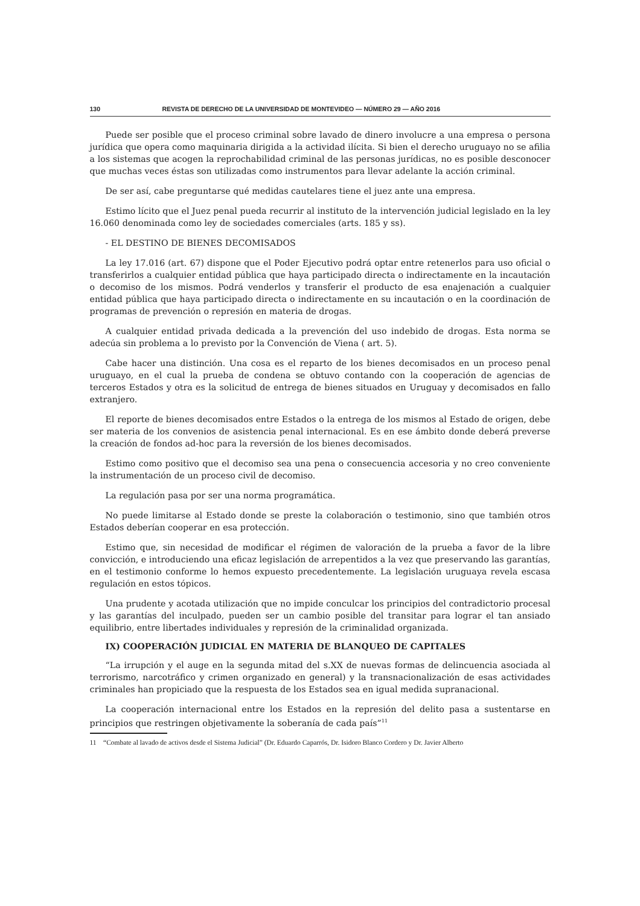130 REVISTA DE DERECHO DE LA UNIVERSIDAD DE MONTEVIDEO — NÚMERO 29 — AÑO 2016
Puede ser posible que el proceso criminal sobre lavado de dinero involucre a una empresa o persona jurídica que opera como maquinaria dirigida a la actividad ilícita. Si bien el derecho uruguayo no se afilia a los sistemas que acogen la reprochabilidad criminal de las personas jurídicas, no es posible desconocer que muchas veces éstas son utilizadas como instrumentos para llevar adelante la acción criminal.
De ser así, cabe preguntarse qué medidas cautelares tiene el juez ante una empresa.
Estimo lícito que el Juez penal pueda recurrir al instituto de la intervención judicial legislado en la ley 16.060 denominada como ley de sociedades comerciales (arts. 185 y ss).
- EL DESTINO DE BIENES DECOMISADOS
La ley 17.016 (art. 67) dispone que el Poder Ejecutivo podrá optar entre retenerlos para uso oficial o transferirlos a cualquier entidad pública que haya participado directa o indirectamente en la incautación o decomiso de los mismos. Podrá venderlos y transferir el producto de esa enajenación a cualquier entidad pública que haya participado directa o indirectamente en su incautación o en la coordinación de programas de prevención o represión en materia de drogas.
A cualquier entidad privada dedicada a la prevención del uso indebido de drogas. Esta norma se adecúa sin problema a lo previsto por la Convención de Viena ( art. 5).
Cabe hacer una distinción. Una cosa es el reparto de los bienes decomisados en un proceso penal uruguayo, en el cual la prueba de condena se obtuvo contando con la cooperación de agencias de terceros Estados y otra es la solicitud de entrega de bienes situados en Uruguay y decomisados en fallo extranjero.
El reporte de bienes decomisados entre Estados o la entrega de los mismos al Estado de origen, debe ser materia de los convenios de asistencia penal internacional. Es en ese ámbito donde deberá preverse la creación de fondos ad-hoc para la reversión de los bienes decomisados.
Estimo como positivo que el decomiso sea una pena o consecuencia accesoria y no creo conveniente la instrumentación de un proceso civil de decomiso.
La regulación pasa por ser una norma programática.
No puede limitarse al Estado donde se preste la colaboración o testimonio, sino que también otros Estados deberían cooperar en esa protección.
Estimo que, sin necesidad de modificar el régimen de valoración de la prueba a favor de la libre convicción, e introduciendo una eficaz legislación de arrepentidos a la vez que preservando las garantías, en el testimonio conforme lo hemos expuesto precedentemente. La legislación uruguaya revela escasa regulación en estos tópicos.
Una prudente y acotada utilización que no impide conculcar los principios del contradictorio procesal y las garantías del inculpado, pueden ser un cambio posible del transitar para lograr el tan ansiado equilibrio, entre libertades individuales y represión de la criminalidad organizada.
IX) COOPERACIÓN JUDICIAL EN MATERIA DE BLANQUEO DE CAPITALES
“La irrupción y el auge en la segunda mitad del s.XX de nuevas formas de delincuencia asociada al terrorismo, narcotráfico y crimen organizado en general) y la transnacionalización de esas actividades criminales han propiciado que la respuesta de los Estados sea en igual medida supranacional.
La cooperación internacional entre los Estados en la represión del delito pasa a sustentarse en principios que restringen objetivamente la soberanía de cada país”<sup>11</sup>
11 “Combate al lavado de activos desde el Sistema Judicial” (Dr. Eduardo Caparrós, Dr. Isidoro Blanco Cordero y Dr. Javier Alberto